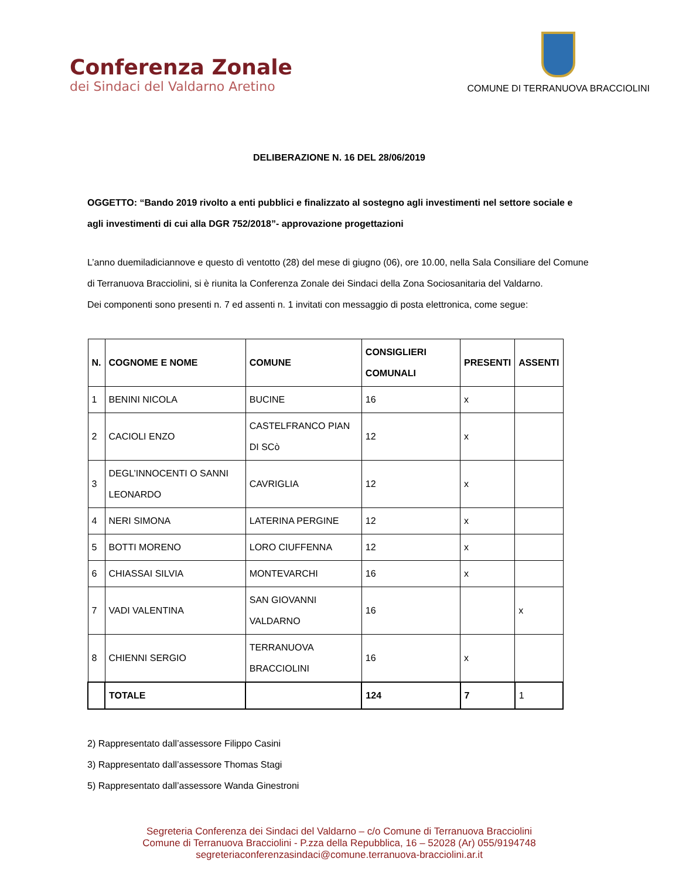Conferenza Zonale
dei Sindaci del Valdarno Aretino
COMUNE DI TERRANUOVA BRACCIOLINI
DELIBERAZIONE N. 16 DEL 28/06/2019
OGGETTO: “Bando 2019 rivolto a enti pubblici e finalizzato al sostegno agli investimenti nel settore sociale e agli investimenti di cui alla DGR 752/2018”- approvazione progettazioni
L’anno duemiladiciannove e questo dì ventotto (28) del mese di giugno (06), ore 10.00, nella Sala Consiliare del Comune di Terranuova Bracciolini, si è riunita la Conferenza Zonale dei Sindaci della Zona Sociosanitaria del Valdarno.
Dei componenti sono presenti n. 7 ed assenti n. 1 invitati con messaggio di posta elettronica, come segue:
| N. | COGNOME E NOME | COMUNE | CONSIGLIERI COMUNALI | PRESENTI | ASSENTI |
| --- | --- | --- | --- | --- | --- |
| 1 | BENINI NICOLA | BUCINE | 16 | x | |
| 2 | CACIOLI ENZO | CASTELFRANCO PIAN DI SCò | 12 | x | |
| 3 | DEGL’INNOCENTI O SANNI LEONARDO | CAVRIGLIA | 12 | x | |
| 4 | NERI SIMONA | LATERINA PERGINE | 12 | x | |
| 5 | BOTTI MORENO | LORO CIUFFENNA | 12 | x | |
| 6 | CHIASSAI SILVIA | MONTEVARCHI | 16 | x | |
| 7 | VADI VALENTINA | SAN GIOVANNI VALDARNO | 16 | | x |
| 8 | CHIENNI SERGIO | TERRANUOVA BRACCIOLINI | 16 | x | |
| | TOTALE | | 124 | 7 | 1 |
2) Rappresentato dall’assessore Filippo Casini
3) Rappresentato dall’assessore Thomas Stagi
5) Rappresentato dall’assessore Wanda Ginestroni
Segreteria Conferenza dei Sindaci del Valdarno – c/o Comune di Terranuova Bracciolini
Comune di Terranuova Bracciolini - P.zza della Repubblica, 16 – 52028 (Ar) 055/9194748
segreteriaconferenzasindaci@comune.terranuova-bracciolini.ar.it